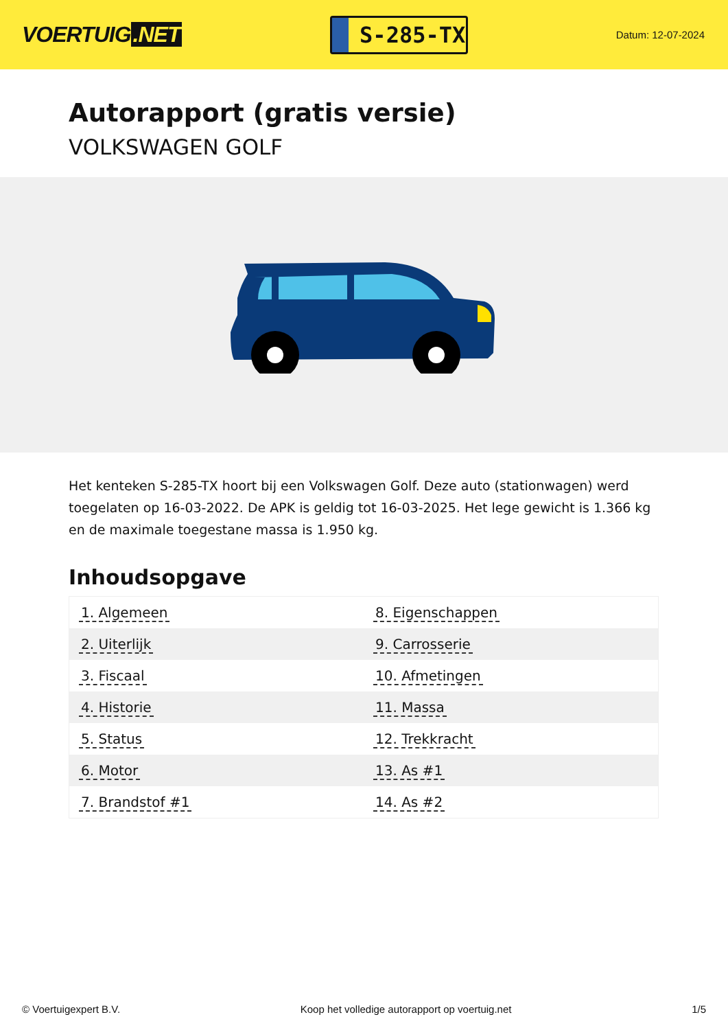VOERTUIG.NET
S-285-TX
Datum: 12-07-2024
Autorapport (gratis versie)
VOLKSWAGEN GOLF
Het kenteken S-285-TX hoort bij een Volkswagen Golf. Deze auto (stationwagen) werd toegelaten op 16-03-2022. De APK is geldig tot 16-03-2025. Het lege gewicht is 1.366 kg en de maximale toegestane massa is 1.950 kg.
Inhoudsopgave
| 1. Algemeen | 8. Eigenschappen |
| 2. Uiterlijk | 9. Carrosserie |
| 3. Fiscaal | 10. Afmetingen |
| 4. Historie | 11. Massa |
| 5. Status | 12. Trekkracht |
| 6. Motor | 13. As #1 |
| 7. Brandstof #1 | 14. As #2 |
© Voertuigexpert B.V. Koop het volledige autorapport op voertuig.net 1/5